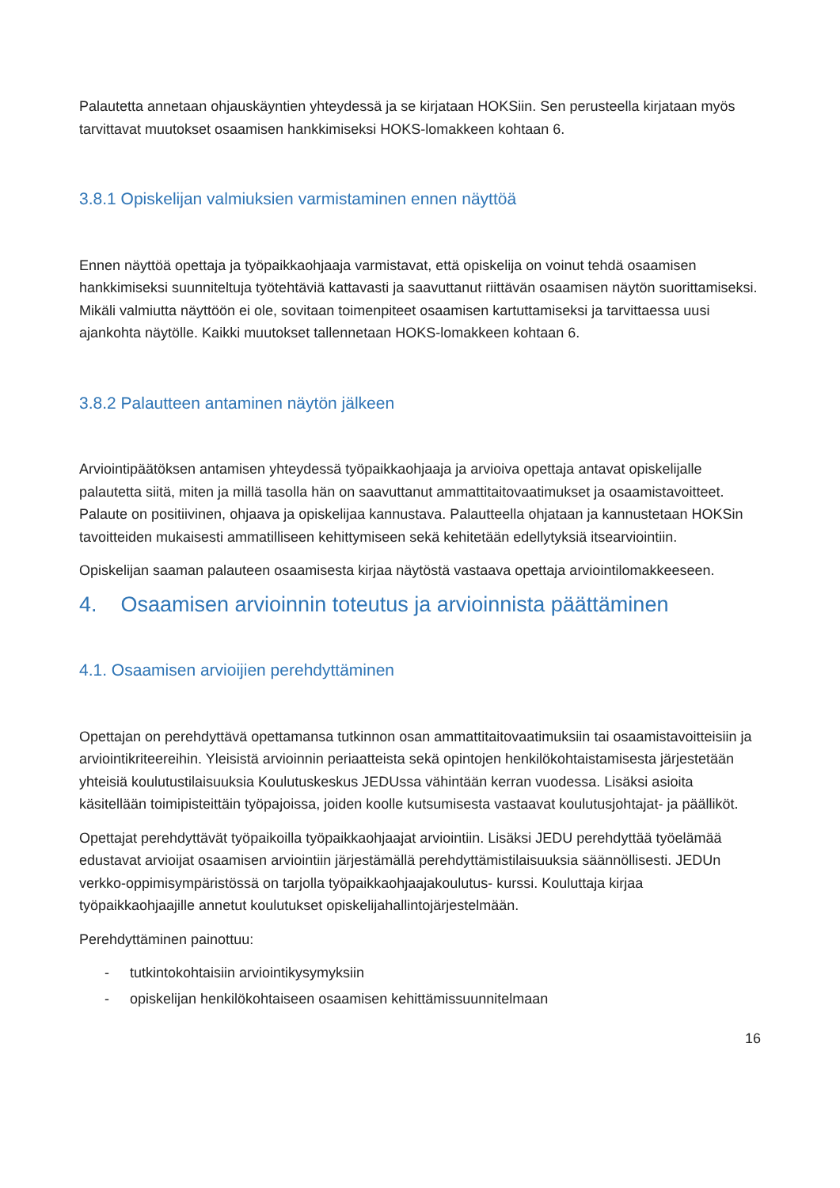Palautetta annetaan ohjauskäyntien yhteydessä ja se kirjataan HOKSiin. Sen perusteella kirjataan myös tarvittavat muutokset osaamisen hankkimiseksi HOKS-lomakkeen kohtaan 6.
3.8.1 Opiskelijan valmiuksien varmistaminen ennen näyttöä
Ennen näyttöä opettaja ja työpaikkaohjaaja varmistavat, että opiskelija on voinut tehdä osaamisen hankkimiseksi suunniteltuja työtehtäviä kattavasti ja saavuttanut riittävän osaamisen näytön suorittamiseksi. Mikäli valmiutta näyttöön ei ole, sovitaan toimenpiteet osaamisen kartuttamiseksi ja tarvittaessa uusi ajankohta näytölle. Kaikki muutokset tallennetaan HOKS-lomakkeen kohtaan 6.
3.8.2 Palautteen antaminen näytön jälkeen
Arviointipäätöksen antamisen yhteydessä työpaikkaohjaaja ja arvioiva opettaja antavat opiskelijalle palautetta siitä, miten ja millä tasolla hän on saavuttanut ammattitaitovaatimukset ja osaamistavoitteet. Palaute on positiivinen, ohjaava ja opiskelijaa kannustava. Palautteella ohjataan ja kannustetaan HOKSin tavoitteiden mukaisesti ammatilliseen kehittymiseen sekä kehitetään edellytyksiä itsearviointiin.
Opiskelijan saaman palauteen osaamisesta kirjaa näytöstä vastaava opettaja arviointilomakkeeseen.
4. Osaamisen arvioinnin toteutus ja arvioinnista päättäminen
4.1. Osaamisen arvioijien perehdyttäminen
Opettajan on perehdyttävä opettamansa tutkinnon osan ammattitaitovaatimuksiin tai osaamistavoitteisiin ja arviointikriteereihin. Yleisistä arvioinnin periaatteista sekä opintojen henkilökohtaistamisesta järjestetään yhteisiä koulutustilaisuuksia Koulutuskeskus JEDUssa vähintään kerran vuodessa. Lisäksi asioita käsitellään toimipisteittäin työpajoissa, joiden koolle kutsumisesta vastaavat koulutusjohtajat- ja päälliköt.
Opettajat perehdyttävät työpaikoilla työpaikkaohjaajat arviointiin. Lisäksi JEDU perehdyttää työelämää edustavat arvioijat osaamisen arviointiin järjestämällä perehdyttämistilaisuuksia säännöllisesti. JEDUn verkko-oppimisympäristössä on tarjolla työpaikkaohjaajakoulutus- kurssi. Kouluttaja kirjaa työpaikkaohjaajille annetut koulutukset opiskelijahallintojärjestelmään.
Perehdyttäminen painottuu:
- tutkintokohtaisiin arviointikysymyksiin
- opiskelijan henkilökohtaiseen osaamisen kehittämissuunnitelmaan
16